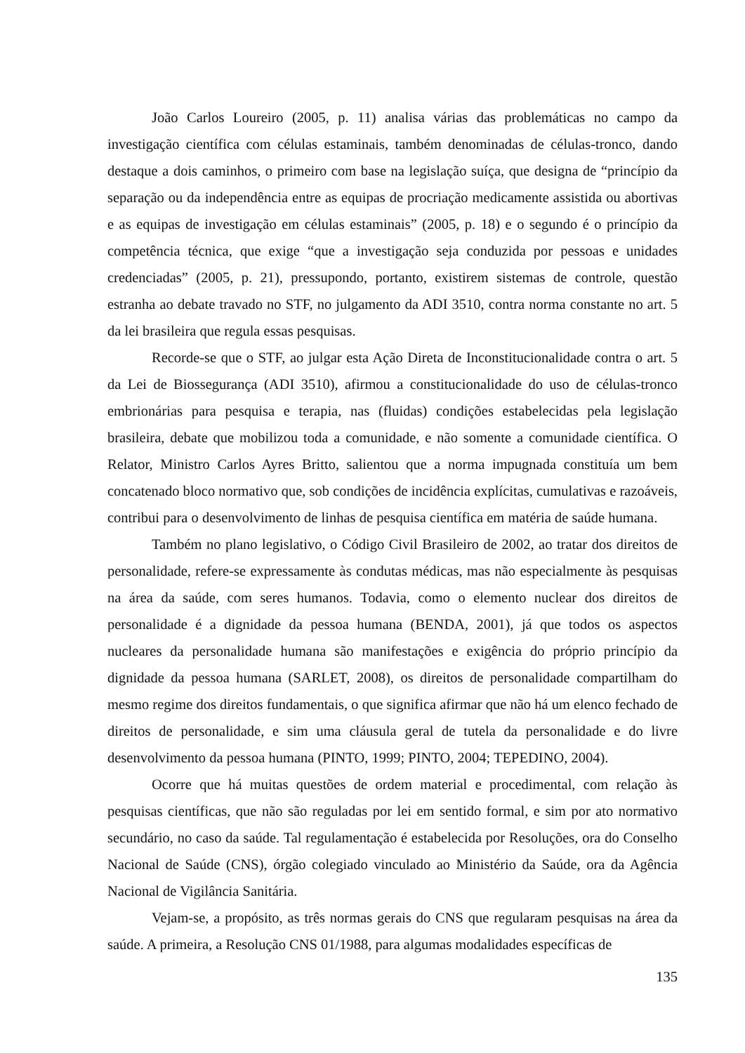João Carlos Loureiro (2005, p. 11) analisa várias das problemáticas no campo da investigação científica com células estaminais, também denominadas de células-tronco, dando destaque a dois caminhos, o primeiro com base na legislação suíça, que designa de “princípio da separação ou da independência entre as equipas de procriação medicamente assistida ou abortivas e as equipas de investigação em células estaminais” (2005, p. 18) e o segundo é o princípio da competência técnica, que exige “que a investigação seja conduzida por pessoas e unidades credenciadas” (2005, p. 21), pressupondo, portanto, existirem sistemas de controle, questão estranha ao debate travado no STF, no julgamento da ADI 3510, contra norma constante no art. 5 da lei brasileira que regula essas pesquisas.
Recorde-se que o STF, ao julgar esta Ação Direta de Inconstitucionalidade contra o art. 5 da Lei de Biossegurança (ADI 3510), afirmou a constitucionalidade do uso de células-tronco embrionárias para pesquisa e terapia, nas (fluidas) condições estabelecidas pela legislação brasileira, debate que mobilizou toda a comunidade, e não somente a comunidade científica. O Relator, Ministro Carlos Ayres Britto, salientou que a norma impugnada constituía um bem concatenado bloco normativo que, sob condições de incidência explícitas, cumulativas e razoáveis, contribui para o desenvolvimento de linhas de pesquisa científica em matéria de saúde humana.
Também no plano legislativo, o Código Civil Brasileiro de 2002, ao tratar dos direitos de personalidade, refere-se expressamente às condutas médicas, mas não especialmente às pesquisas na área da saúde, com seres humanos. Todavia, como o elemento nuclear dos direitos de personalidade é a dignidade da pessoa humana (BENDA, 2001), já que todos os aspectos nucleares da personalidade humana são manifestações e exigência do próprio princípio da dignidade da pessoa humana (SARLET, 2008), os direitos de personalidade compartilham do mesmo regime dos direitos fundamentais, o que significa afirmar que não há um elenco fechado de direitos de personalidade, e sim uma cláusula geral de tutela da personalidade e do livre desenvolvimento da pessoa humana (PINTO, 1999; PINTO, 2004; TEPEDINO, 2004).
Ocorre que há muitas questões de ordem material e procedimental, com relação às pesquisas científicas, que não são reguladas por lei em sentido formal, e sim por ato normativo secundário, no caso da saúde. Tal regulamentação é estabelecida por Resoluções, ora do Conselho Nacional de Saúde (CNS), órgão colegiado vinculado ao Ministério da Saúde, ora da Agência Nacional de Vigilância Sanitária.
Vejam-se, a propósito, as três normas gerais do CNS que regularam pesquisas na área da saúde. A primeira, a Resolução CNS 01/1988, para algumas modalidades específicas de
135